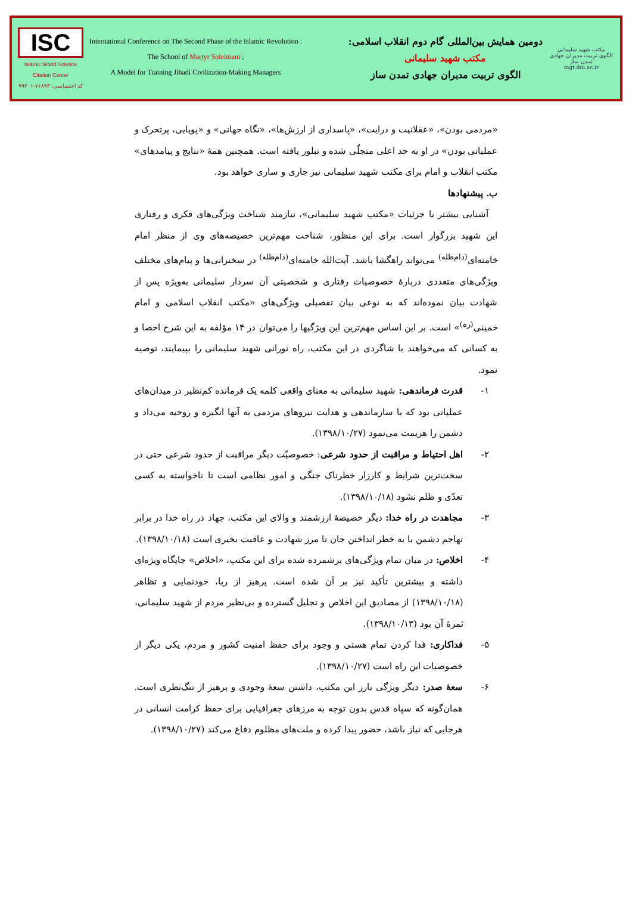ISC
Islamic World Science Citation Center
کد اختصاصی: ۷۱۸۹۳-۹۹۲۰۱
International Conference on The Second Phase of the Islamic Revolution :
The School of Martyr Soleimani ;
A Model for Training Jihadi Civilization-Making Managers
دومین همایش بین‌المللی گام دوم انقلاب اسلامی:
مکتب شهید سلیمانی
الگوی تربیت مدیران جهادی تمدن ساز
مکتب شهید سلیمانی
الگوی تربیت مدیران جهادی تمدن ساز
mgt.ihu.ac.ir
«مردمی بودن»، «عقلانیت و درایت»، «پاسداری از ارزش‌ها»، «نگاه جهانی» و «پویایی، پرتحرک و عملیاتی بودن» در او به حد اعلی متجلّی شده و تبلور یافته است. همچنین همهٔ «نتایج و پیامدهای» مکتب انقلاب و امام برای مکتب شهید سلیمانی نیز جاری و ساری خواهد بود.
ب. پیشنهادها
 آشنایی بیشتر با جزئیات «مکتب شهید سلیمانی»، نیازمند شناخت ویژگی‌های فکری و رفتاری این شهید بزرگوار است. برای این منظور، شناخت مهم‌ترین خصیصه‌های وی از منظر امام خامنه‌ای<sup>(دام‌ظله)</sup> می‌تواند راهگشا باشد. آیت‌الله خامنه‌ای<sup>(دام‌ظله)</sup> در سخنرانی‌ها و پیام‌های مختلف ویژگی‌های متعددی دربارهٔ خصوصیات رفتاری و شخصیتی آن سردار سلیمانی به‌ویژه پس از شهادت بیان نموده‌اند که به نوعی بیان تفصیلی ویژگی‌های «مکتب انقلاب اسلامی و امام خمینی<sup>(ره)</sup>» است. بر این اساس مهم‌ترین این ویژگیها را می‌توان در ۱۴ مؤلفه به این شرح احصا و به کسانی که می‌خواهند با شاگردی در این مکتب، راه نورانی شهید سلیمانی را بپیمایند، توصیه نمود.
 ۱- قدرت فرماندهی: شهید سلیمانی به معنای واقعی کلمه یک فرمانده کم‌نظیر در میدان‌های عملیاتی بود که با سازماندهی و هدایت نیروهای مردمی به آنها انگیزه و روحیه می‌داد و دشمن را هزیمت می‌نمود (۱۳۹۸/۱۰/۲۷).
 ۲- اهل احتیاط و مراقبت از حدود شرعی: خصوصیّت دیگر مراقبت از حدود شرعی حتی در سخت‌ترین شرایط و کارزار خطرناک جنگی و امور نظامی است تا ناخواسته به کسی تعدّی و ظلم نشود (۱۳۹۸/۱۰/۱۸).
 ۳- مجاهدت در راه خدا: دیگر خصیصهٔ ارزشمند و والای این مکتب، جهاد در راه خدا در برابر تهاجم دشمن با به خطر انداختن جان تا مرز شهادت و عاقبت بخیری است (۱۳۹۸/۱۰/۱۸).
 ۴- اخلاص: در میان تمام ویژگی‌های برشمرده شده برای این مکتب، «اخلاص» جایگاه ویژه‌ای داشته و بیشترین تأکید نیز بر آن شده است. پرهیز از ریا، خودنمایی و تظاهر (۱۳۹۸/۱۰/۱۸) از مصادیق این اخلاص و تجلیل گسترده و بی‌نظیر مردم از شهید سلیمانی، ثمرهٔ آن بود (۱۳۹۸/۱۰/۱۳).
 ۵- فداکاری: فدا کردن تمام هستی و وجود برای حفظ امنیت کشور و مردم، یکی دیگر از خصوصیات این راه است (۱۳۹۸/۱۰/۲۷).
 ۶- سعهٔ صدر: دیگر ویژگی بارز این مکتب، داشتن سعهٔ وجودی و پرهیز از تنگ‌نظری است. همان‌گونه که سپاه قدس بدون توجه به مرزهای جغرافیایی برای حفظ کرامت انسانی در هرجایی که نیاز باشد، حضور پیدا کرده و ملت‌های مظلوم دفاع می‌کند (۱۳۹۸/۱۰/۲۷).